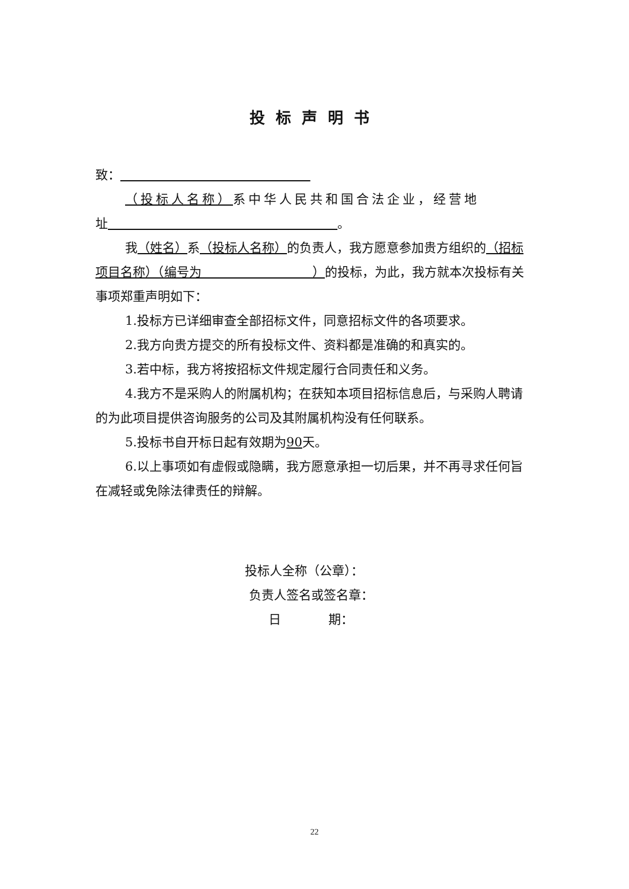投标声明书
致：
（投标人名称）系中华人民共和国合法企业，经营地
址 。
我（姓名）系（投标人名称）的负责人，我方愿意参加贵方组织的（招标项目名称）（编号为 ）的投标，为此，我方就本次投标有关事项郑重声明如下：
1.投标方已详细审查全部招标文件，同意招标文件的各项要求。
2.我方向贵方提交的所有投标文件、资料都是准确的和真实的。
3.若中标，我方将按招标文件规定履行合同责任和义务。
4.我方不是采购人的附属机构；在获知本项目招标信息后，与采购人聘请的为此项目提供咨询服务的公司及其附属机构没有任何联系。
5.投标书自开标日起有效期为90天。
6.以上事项如有虚假或隐瞒，我方愿意承担一切后果，并不再寻求任何旨在减轻或免除法律责任的辩解。
投标人全称（公章）：
负责人签名或签名章：
日 期：
22